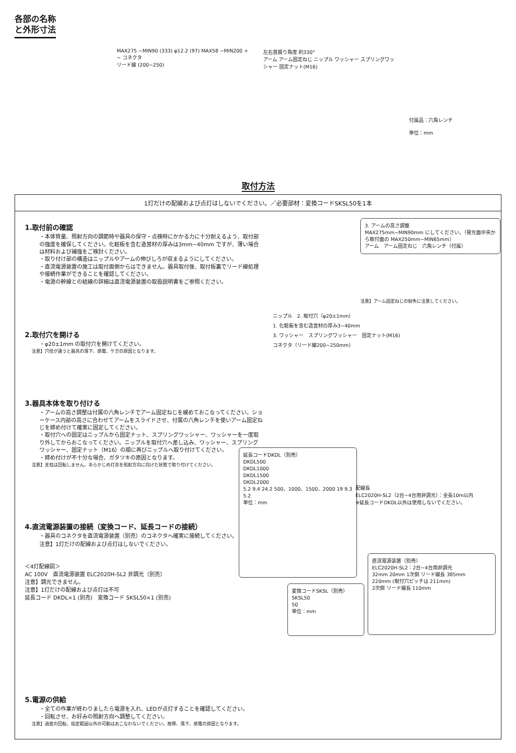各部の名称
と外形寸法
MAX275 ~MIN90 (333) φ12.2 (97) MAX58 ~MIN200 + − コネクタ
リード線 (200~250)
左右首振り角度 約330°
アーム アーム固定ねじ ニップル ワッシャー スプリングワッシャー 固定ナット(M16)
付属品：六角レンチ
単位：mm
取付方法
1灯だけの配線および点灯はしないでください。／必要部材：変換コードSKSL50を1本
1.取付前の確認
・本体質量、照射方向の調節時や器具の保守・点検時にかかる力に十分耐えるよう、取付部の強度を確保してください。化粧板を含む造営材の厚みは3mm~40mm ですが、薄い場合は材料および補強をご検討ください。
・取り付け部の構造はニップルやアームの伸びしろが収まるようにしてください。
・直流電源装置の施工は取付面側からはできません。器具取付後、取付板裏でリード線処理や接続作業ができることを確認してください。
・電源の幹線との結線の詳細は直流電源装置の取扱説明書をご参照ください。
2.取付穴を開ける
・φ20±1mm の取付穴を開けてください。
注意】穴径が違うと器具の落下、感電、ケガの原因となります。
3.器具本体を取り付ける
・アームの高さ調整は付属の六角レンチでアーム固定ねじを緩めておこなってください。ショーケース内部の高さに合わせてアームをスライドさせ、付属の六角レンチを使いアーム固定ねじを締め付けて確実に固定してください。
・取付穴への固定はニップルから固定ナット、スプリングワッシャー、ワッシャーを一度取り外してからおこなってください。ニップルを取付穴へ差し込み、ワッシャー、スプリングワッシャー、固定ナット（M16）の順に再びニップルへ取り付けてください。
・締め付けが不十分な場合、ガタツキの原因となります。
注意】支柱は回転しません。あらかじめ灯具を照射方向に向けた状態で取り付けてください。
4.直流電源装置の接続（変換コード、延長コードの接続）
・器具のコネクタを直流電源装置（別売）のコネクタへ確実に接続してください。
注意】1灯だけの配線および点灯はしないでください。
＜4灯配線図＞
AC 100V　直流電源装置 ELC2020H-SL2 非調光（別売）
注意】調光できません。
注意】1灯だけの配線および点灯は不可
延長コード DKDL×1 (別売)　変換コード SKSL50×1 (別売)
3. アームの高さ調整
MAX275mm~MIN90mm にしてください。（発光面中央から取付面の MAX250mm~MIN65mm）
アーム　アーム固定ねじ　六角レンチ（付属）
注意】アーム固定ねじの紛失に注意してください。
ニップル　2. 取付穴（φ20±1mm）
1. 化粧板を含む造営材の厚み3~40mm
3. ワッシャー　スプリングワッシャー　固定ナット(M16)
コネクタ（リード線200~250mm）
延長コードDKDL（別売）
DKDL500
DKDL1000
DKDL1500
DKDL2000
5.2 9.4 24.2 500、1000、1500、2000 19 9.3 5.2
単位：mm
配線長
ELC2020H-SL2（2台~4台用非調光）：全長10m以内
※延長コードDKDL以外は使用しないでください。
変換コードSKSL（別売）
SKSL50
50
単位：mm
直流電源装置（別売）
ELC2020H-SL2：2台~4台用非調光
32mm 20mm 1次側 リード線長 385mm
220mm (取付穴ピッチは 211mm)
2次側 リード線長 110mm
5.電源の供給
・全ての作業が終わりましたら電源を入れ、LEDが点灯することを確認してください。
・回転させ、お好みの照射方向へ調整してください。
注意】過度の回転、指定範囲以外の可動はおこなわないでください。故障、落下、感電の原因となります。